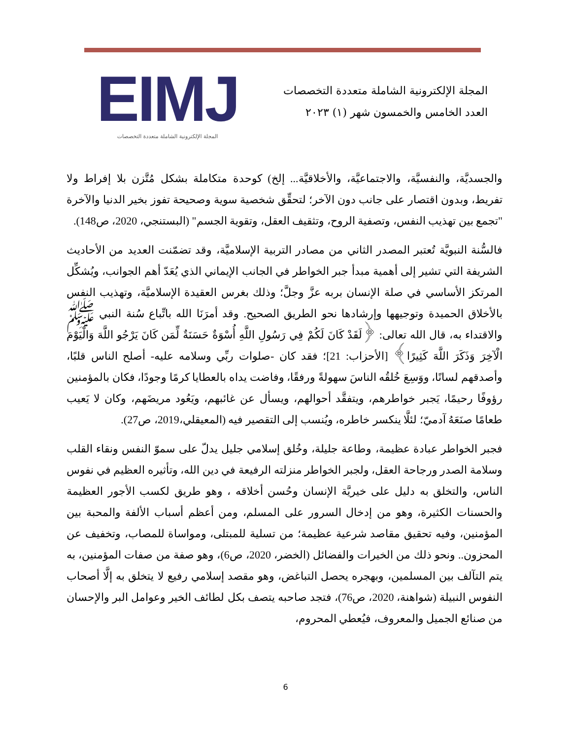المجلة الإلكترونية الشاملة متعددة التخصصات
العدد الخامس والخمسون شهر (١) ٢٠٢٣
EIMJ
المجلة الإلكترونية الشاملة متعددة التخصصات
والجسديَّة، والنفسيَّة، والاجتماعيَّة، والأخلاقيَّة... إلخ) كوحدة متكاملة بشكل مُتَّزن بلا إفراط ولا تفريط، وبدون اقتصار على جانب دون الآخر؛ لتحقِّق شخصية سوية وصحيحة تفوز بخير الدنيا والآخرة "تجمع بين تهذيب النفس، وتصفية الروح، وتثقيف العقل، وتقوية الجسم" (البستنجي، 2020، ص148).
فالسُّنة النبويَّة تُعتبر المصدر الثاني من مصادر التربية الإسلاميَّة، وقد تضمّنت العديد من الأحاديث الشريفة التي تشير إلى أهمية مبدأ جبر الخواطر في الجانب الإيماني الذي يُعَدّ أهم الجوانب، ويُشكِّل المرتكز الأساسي في صلة الإنسان بربه عزَّ وجلَّ؛ وذلك بغرس العقيدة الإسلاميَّة، وتهذيب النفس بالأخلاق الحميدة وتوجيهها وإرشادها نحو الطريق الصحيح. وقد أمرَنَا الله باتِّباع سُنة النبي ﷺ والاقتداء به، قال الله تعالى: ﴿لَقَدْ كَانَ لَكُمْ فِي رَسُولِ اللَّهِ أُسْوَةٌ حَسَنَةٌ لِّمَن كَانَ يَرْجُو اللَّهَ وَالْيَوْمَ الْآخِرَ وَذَكَرَ اللَّهَ كَثِيرًا﴾ [الأحزاب: 21]؛ فقد كان -صلوات ربِّي وسلامه عليه- أصلح الناس قلبًا، وأصدقهم لسانًا، ووَسِعَ خُلقُه الناسَ سهولةً ورفقًا، وفاضت يداه بالعطايا كرمًا وجودًا، فكان بالمؤمنين رؤوفًا رحيمًا، يَجبر خواطرهم، ويتفقَّد أحوالهم، ويسأل عن غائبهم، ويَعُود مريضَهم، وكان لا يَعيب طعامًا صنَعَهُ آدميّ؛ لئلَّا ينكسر خاطره، ويُنسب إلى التقصير فيه (المعيقلي،2019، ص27).
فجبر الخواطر عبادة عظيمة، وطاعة جليلة، وخُلق إسلامي جليل يدلّ على سموّ النفس ونقاء القلب وسلامة الصدر ورجاحة العقل، ولجبر الخواطر منزلته الرفيعة في دين الله، وتأثيره العظيم في نفوس الناس، والتخلق به دليل على خيريَّة الإنسان وحُسن أخلاقه ، وهو طريق لكسب الأجور العظيمة والحسنات الكثيرة، وهو من إدخال السرور على المسلم، ومن أعظم أسباب الألفة والمحبة بين المؤمنين، وفيه تحقيق مقاصد شرعية عظيمة؛ من تسلية للمبتلى، ومواساة للمصاب، وتخفيف عن المحزون.. ونحو ذلك من الخيرات والفضائل (الخضر، 2020، ص6)، وهو صفة من صفات المؤمنين، به يتم التآلف بين المسلمين، وبهجره يحصل التباغض، وهو مقصد إسلامي رفيع لا يتخلق به إلَّا أصحاب النفوس النبيلة (شواهنة، 2020، ص76)، فتجد صاحبه يتصف بكل لطائف الخير وعوامل البر والإحسان من صنائع الجميل والمعروف، فيُعطي المحروم،
6